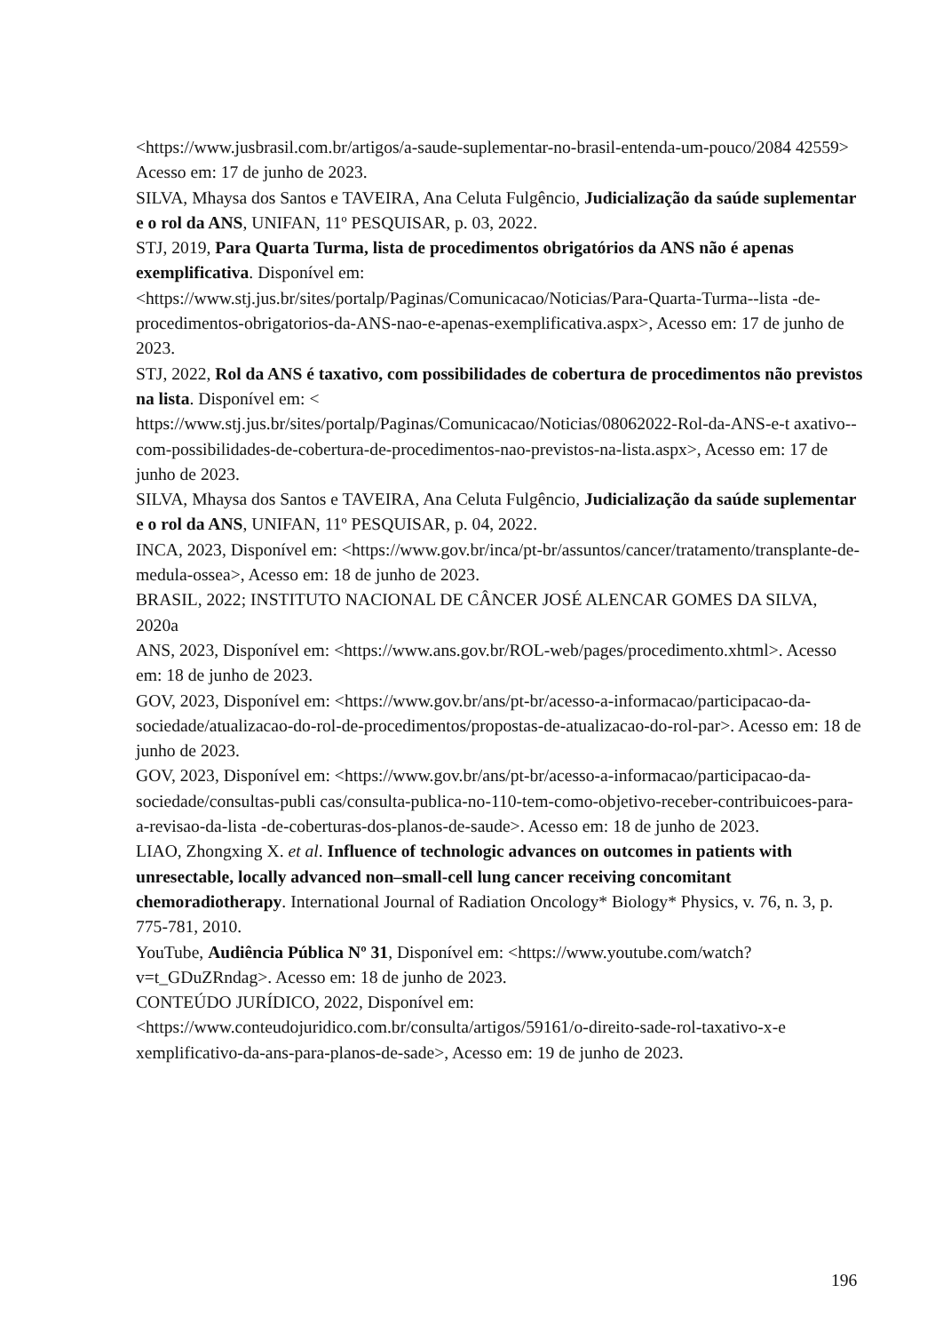<https://www.jusbrasil.com.br/artigos/a-saude-suplementar-no-brasil-entenda-um-pouco/2084 42559> Acesso em: 17 de junho de 2023.
SILVA, Mhaysa dos Santos e TAVEIRA, Ana Celuta Fulgêncio, Judicialização da saúde suplementar e o rol da ANS, UNIFAN, 11º PESQUISAR, p. 03, 2022.
STJ, 2019, Para Quarta Turma, lista de procedimentos obrigatórios da ANS não é apenas exemplificativa. Disponível em: <https://www.stj.jus.br/sites/portalp/Paginas/Comunicacao/Noticias/Para-Quarta-Turma--lista -de-procedimentos-obrigatorios-da-ANS-nao-e-apenas-exemplificativa.aspx>, Acesso em: 17 de junho de 2023.
STJ, 2022, Rol da ANS é taxativo, com possibilidades de cobertura de procedimentos não previstos na lista. Disponível em: < https://www.stj.jus.br/sites/portalp/Paginas/Comunicacao/Noticias/08062022-Rol-da-ANS-e-t axativo--com-possibilidades-de-cobertura-de-procedimentos-nao-previstos-na-lista.aspx>, Acesso em: 17 de junho de 2023.
SILVA, Mhaysa dos Santos e TAVEIRA, Ana Celuta Fulgêncio, Judicialização da saúde suplementar e o rol da ANS, UNIFAN, 11º PESQUISAR, p. 04, 2022.
INCA, 2023, Disponível em: <https://www.gov.br/inca/pt-br/assuntos/cancer/tratamento/transplante-de-medula-ossea>, Acesso em: 18 de junho de 2023.
BRASIL, 2022; INSTITUTO NACIONAL DE CÂNCER JOSÉ ALENCAR GOMES DA SILVA, 2020a
ANS, 2023, Disponível em: <https://www.ans.gov.br/ROL-web/pages/procedimento.xhtml>. Acesso em: 18 de junho de 2023.
GOV, 2023, Disponível em: <https://www.gov.br/ans/pt-br/acesso-a-informacao/participacao-da-sociedade/atualizacao-do-rol-de-procedimentos/propostas-de-atualizacao-do-rol-par>. Acesso em: 18 de junho de 2023.
GOV, 2023, Disponível em: <https://www.gov.br/ans/pt-br/acesso-a-informacao/participacao-da-sociedade/consultas-publi cas/consulta-publica-no-110-tem-como-objetivo-receber-contribuicoes-para-a-revisao-da-lista -de-coberturas-dos-planos-de-saude>. Acesso em: 18 de junho de 2023.
LIAO, Zhongxing X. et al. Influence of technologic advances on outcomes in patients with unresectable, locally advanced non–small-cell lung cancer receiving concomitant chemoradiotherapy. International Journal of Radiation Oncology* Biology* Physics, v. 76, n. 3, p. 775-781, 2010.
YouTube, Audiência Pública Nº 31, Disponível em: <https://www.youtube.com/watch?v=t_GDuZRndag>. Acesso em: 18 de junho de 2023.
CONTEÚDO JURÍDICO, 2022, Disponível em: <https://www.conteudojuridico.com.br/consulta/artigos/59161/o-direito-sade-rol-taxativo-x-e xemplificativo-da-ans-para-planos-de-sade>, Acesso em: 19 de junho de 2023.
196